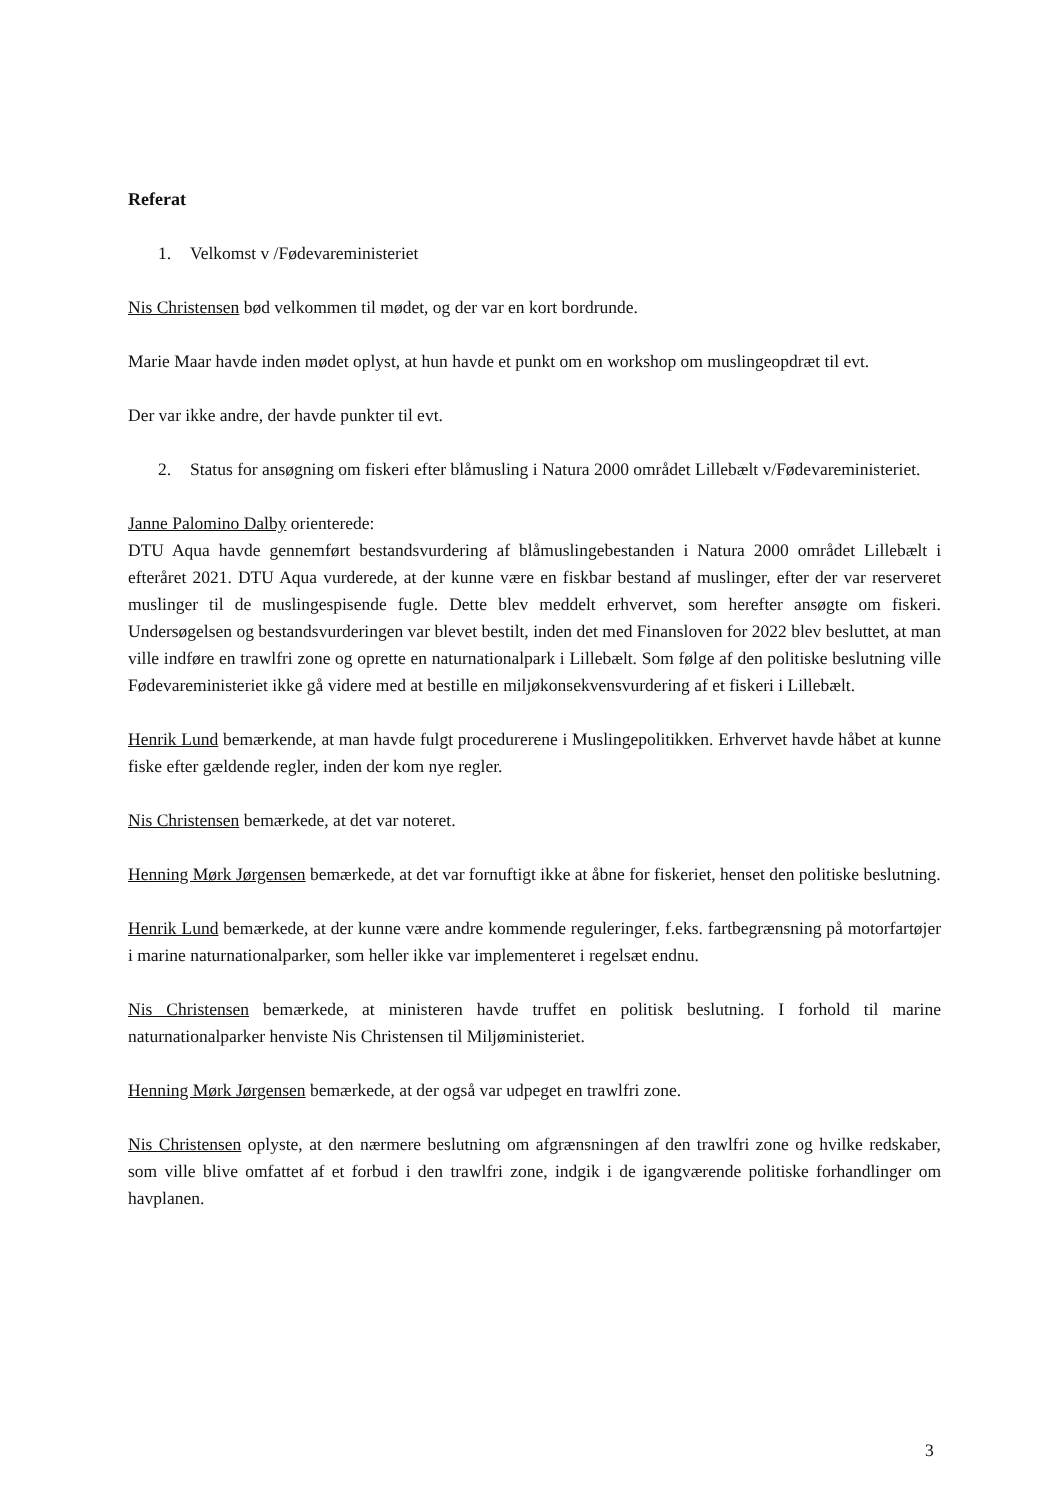Referat
1. Velkomst v /Fødevareministeriet
Nis Christensen bød velkommen til mødet, og der var en kort bordrunde.
Marie Maar havde inden mødet oplyst, at hun havde et punkt om en workshop om muslingeopdræt til evt.
Der var ikke andre, der havde punkter til evt.
2. Status for ansøgning om fiskeri efter blåmusling i Natura 2000 området Lillebælt v/Fødevareministeriet.
Janne Palomino Dalby orienterede:
DTU Aqua havde gennemført bestandsvurdering af blåmuslingebestanden i Natura 2000 området Lillebælt i efteråret 2021. DTU Aqua vurderede, at der kunne være en fiskbar bestand af muslinger, efter der var reserveret muslinger til de muslingespisende fugle. Dette blev meddelt erhvervet, som herefter ansøgte om fiskeri. Undersøgelsen og bestandsvurderingen var blevet bestilt, inden det med Finansloven for 2022 blev besluttet, at man ville indføre en trawlfri zone og oprette en naturnationalpark i Lillebælt. Som følge af den politiske beslutning ville Fødevareministeriet ikke gå videre med at bestille en miljøkonsekvensvurdering af et fiskeri i Lillebælt.
Henrik Lund bemærkende, at man havde fulgt procedurerene i Muslingepolitikken. Erhvervet havde håbet at kunne fiske efter gældende regler, inden der kom nye regler.
Nis Christensen bemærkede, at det var noteret.
Henning Mørk Jørgensen bemærkede, at det var fornuftigt ikke at åbne for fiskeriet, henset den politiske beslutning.
Henrik Lund bemærkede, at der kunne være andre kommende reguleringer, f.eks. fartbegrænsning på motorfartøjer i marine naturnationalparker, som heller ikke var implementeret i regelsæt endnu.
Nis Christensen bemærkede, at ministeren havde truffet en politisk beslutning. I forhold til marine naturnationalparker henviste Nis Christensen til Miljøministeriet.
Henning Mørk Jørgensen bemærkede, at der også var udpeget en trawlfri zone.
Nis Christensen oplyste, at den nærmere beslutning om afgrænsningen af den trawlfri zone og hvilke redskaber, som ville blive omfattet af et forbud i den trawlfri zone, indgik i de igangværende politiske forhandlinger om havplanen.
3